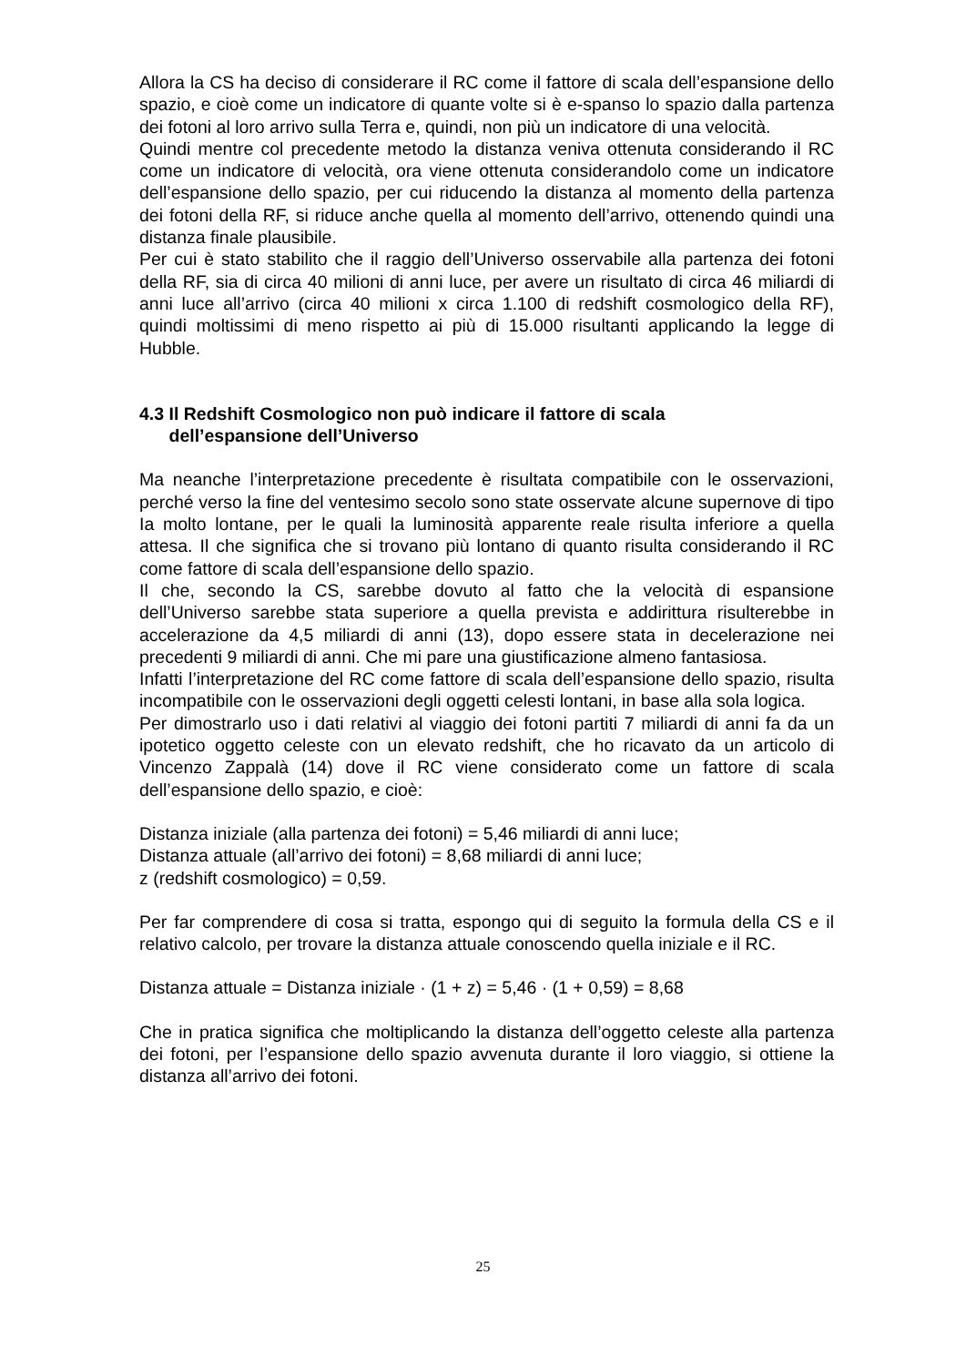Allora la CS ha deciso di considerare il RC come il fattore di scala dell’espansione dello spazio, e cioè come un indicatore di quante volte si è e-spanso lo spazio dalla partenza dei fotoni al loro arrivo sulla Terra e, quindi, non più un indicatore di una velocità.
Quindi mentre col precedente metodo la distanza veniva ottenuta considerando il RC come un indicatore di velocità, ora viene ottenuta considerandolo come un indicatore dell’espansione dello spazio, per cui riducendo la distanza al momento della partenza dei fotoni della RF, si riduce anche quella al momento dell’arrivo, ottenendo quindi una distanza finale plausibile.
Per cui è stato stabilito che il raggio dell’Universo osservabile alla partenza dei fotoni della RF, sia di circa 40 milioni di anni luce, per avere un risultato di circa 46 miliardi di anni luce all’arrivo (circa 40 milioni x circa 1.100 di redshift cosmologico della RF), quindi moltissimi di meno rispetto ai più di 15.000 risultanti applicando la legge di Hubble.
4.3 Il Redshift Cosmologico non può indicare il fattore di scala
dell’espansione dell’Universo
Ma neanche l’interpretazione precedente è risultata compatibile con le osservazioni, perché verso la fine del ventesimo secolo sono state osservate alcune supernove di tipo Ia molto lontane, per le quali la luminosità apparente reale risulta inferiore a quella attesa. Il che significa che si trovano più lontano di quanto risulta considerando il RC come fattore di scala dell’espansione dello spazio.
Il che, secondo la CS, sarebbe dovuto al fatto che la velocità di espansione dell’Universo sarebbe stata superiore a quella prevista e addirittura risulterebbe in accelerazione da 4,5 miliardi di anni (13), dopo essere stata in decelerazione nei precedenti 9 miliardi di anni. Che mi pare una giustificazione almeno fantasiosa.
Infatti l’interpretazione del RC come fattore di scala dell’espansione dello spazio, risulta incompatibile con le osservazioni degli oggetti celesti lontani, in base alla sola logica.
Per dimostrarlo uso i dati relativi al viaggio dei fotoni partiti 7 miliardi di anni fa da un ipotetico oggetto celeste con un elevato redshift, che ho ricavato da un articolo di Vincenzo Zappalà (14) dove il RC viene considerato come un fattore di scala dell’espansione dello spazio, e cioè:
Distanza iniziale (alla partenza dei fotoni) = 5,46 miliardi di anni luce;
Distanza attuale (all’arrivo dei fotoni) = 8,68 miliardi di anni luce;
z (redshift cosmologico) = 0,59.
Per far comprendere di cosa si tratta, espongo qui di seguito la formula della CS e il relativo calcolo, per trovare la distanza attuale conoscendo quella iniziale e il RC.
Distanza attuale = Distanza iniziale · (1 + z) = 5,46 · (1 + 0,59) = 8,68
Che in pratica significa che moltiplicando la distanza dell’oggetto celeste alla partenza dei fotoni, per l’espansione dello spazio avvenuta durante il loro viaggio, si ottiene la distanza all’arrivo dei fotoni.
25